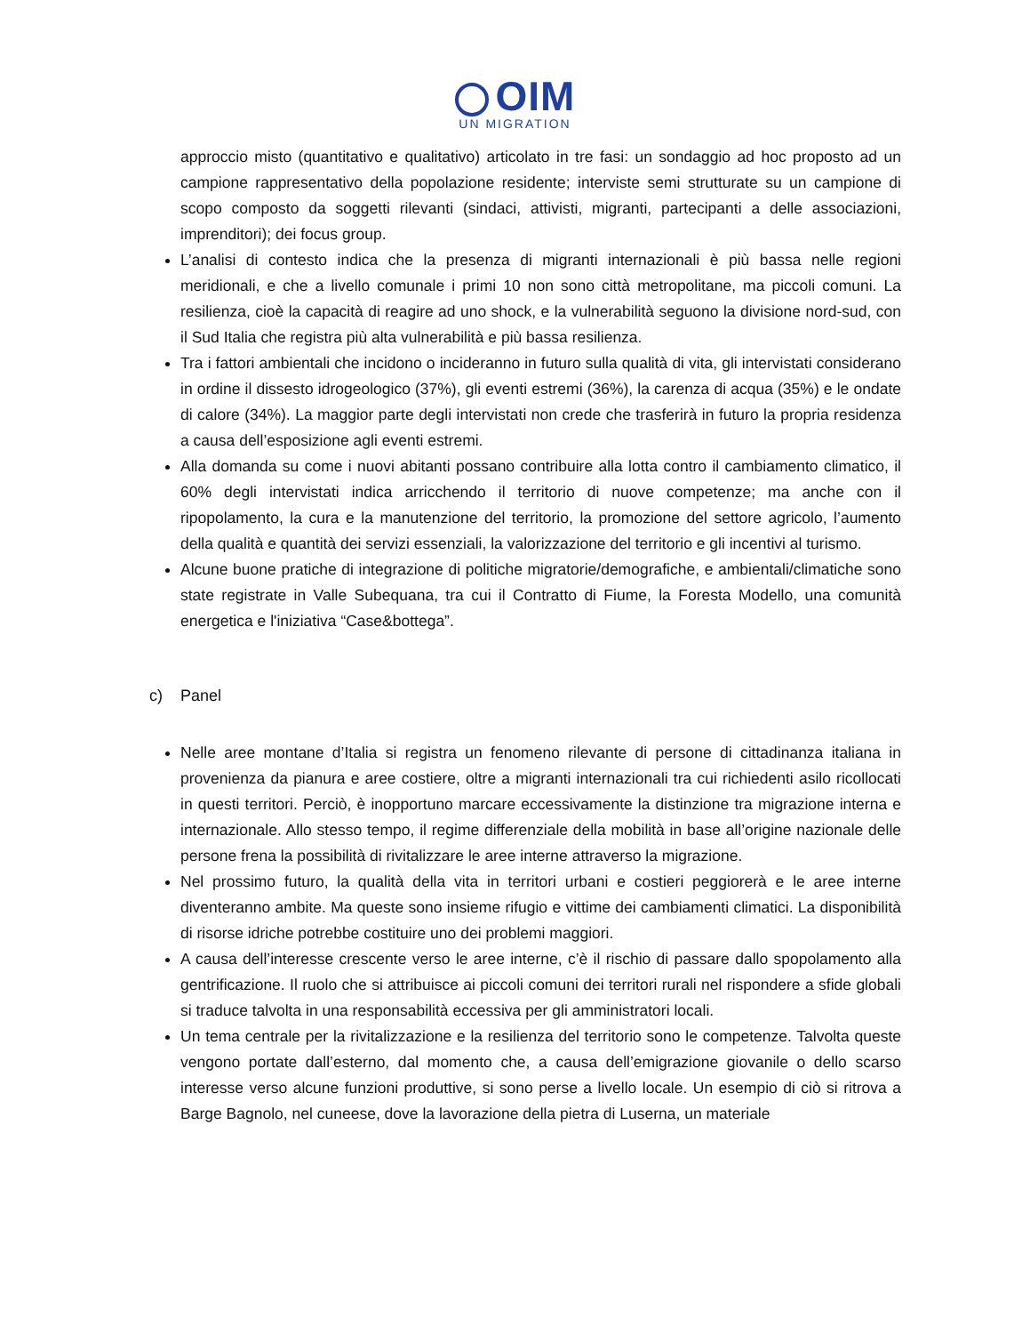OIM
UN MIGRATION
approccio misto (quantitativo e qualitativo) articolato in tre fasi: un sondaggio ad hoc proposto ad un campione rappresentativo della popolazione residente; interviste semi strutturate su un campione di scopo composto da soggetti rilevanti (sindaci, attivisti, migranti, partecipanti a delle associazioni, imprenditori); dei focus group.
L’analisi di contesto indica che la presenza di migranti internazionali è più bassa nelle regioni meridionali, e che a livello comunale i primi 10 non sono città metropolitane, ma piccoli comuni. La resilienza, cioè la capacità di reagire ad uno shock, e la vulnerabilità seguono la divisione nord-sud, con il Sud Italia che registra più alta vulnerabilità e più bassa resilienza.
Tra i fattori ambientali che incidono o incideranno in futuro sulla qualità di vita, gli intervistati considerano in ordine il dissesto idrogeologico (37%), gli eventi estremi (36%), la carenza di acqua (35%) e le ondate di calore (34%). La maggior parte degli intervistati non crede che trasferirà in futuro la propria residenza a causa dell’esposizione agli eventi estremi.
Alla domanda su come i nuovi abitanti possano contribuire alla lotta contro il cambiamento climatico, il 60% degli intervistati indica arricchendo il territorio di nuove competenze; ma anche con il ripopolamento, la cura e la manutenzione del territorio, la promozione del settore agricolo, l’aumento della qualità e quantità dei servizi essenziali, la valorizzazione del territorio e gli incentivi al turismo.
Alcune buone pratiche di integrazione di politiche migratorie/demografiche, e ambientali/climatiche sono state registrate in Valle Subequana, tra cui il Contratto di Fiume, la Foresta Modello, una comunità energetica e l'iniziativa “Case&bottega”.
c) Panel
Nelle aree montane d’Italia si registra un fenomeno rilevante di persone di cittadinanza italiana in provenienza da pianura e aree costiere, oltre a migranti internazionali tra cui richiedenti asilo ricollocati in questi territori. Perciò, è inopportuno marcare eccessivamente la distinzione tra migrazione interna e internazionale. Allo stesso tempo, il regime differenziale della mobilità in base all’origine nazionale delle persone frena la possibilità di rivitalizzare le aree interne attraverso la migrazione.
Nel prossimo futuro, la qualità della vita in territori urbani e costieri peggiorerà e le aree interne diventeranno ambite. Ma queste sono insieme rifugio e vittime dei cambiamenti climatici. La disponibilità di risorse idriche potrebbe costituire uno dei problemi maggiori.
A causa dell’interesse crescente verso le aree interne, c’è il rischio di passare dallo spopolamento alla gentrificazione. Il ruolo che si attribuisce ai piccoli comuni dei territori rurali nel rispondere a sfide globali si traduce talvolta in una responsabilità eccessiva per gli amministratori locali.
Un tema centrale per la rivitalizzazione e la resilienza del territorio sono le competenze. Talvolta queste vengono portate dall’esterno, dal momento che, a causa dell’emigrazione giovanile o dello scarso interesse verso alcune funzioni produttive, si sono perse a livello locale. Un esempio di ciò si ritrova a Barge Bagnolo, nel cuneese, dove la lavorazione della pietra di Luserna, un materiale